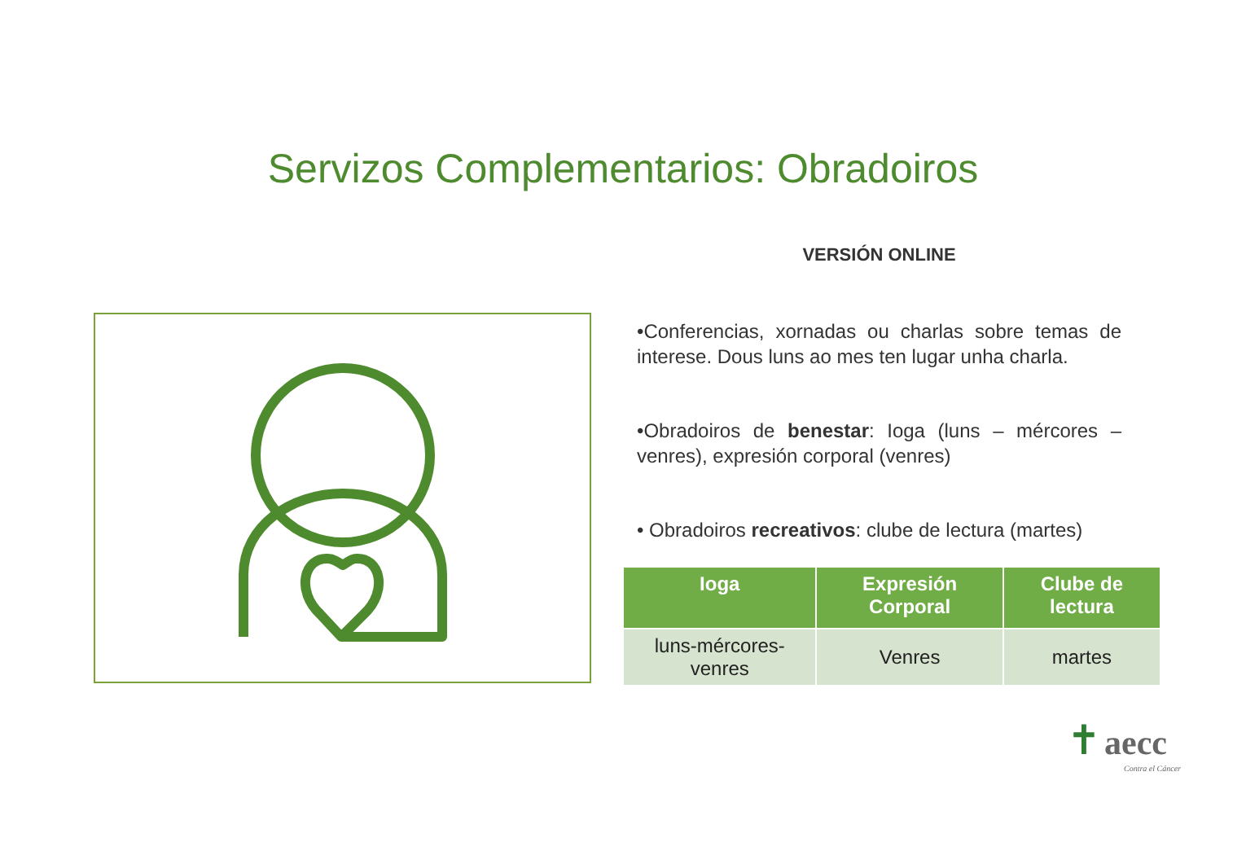Servizos Complementarios: Obradoiros
VERSIÓN ONLINE
•Conferencias, xornadas ou charlas sobre temas de interese. Dous luns ao mes ten lugar unha charla.
•Obradoiros de benestar: Ioga (luns – mércores – venres), expresión corporal (venres)
• Obradoiros recreativos: clube de lectura (martes)
| Ioga | Expresión Corporal | Clube de lectura |
| --- | --- | --- |
| luns-mércores-venres | Venres | martes |
✝ aecc
Contra el Cáncer